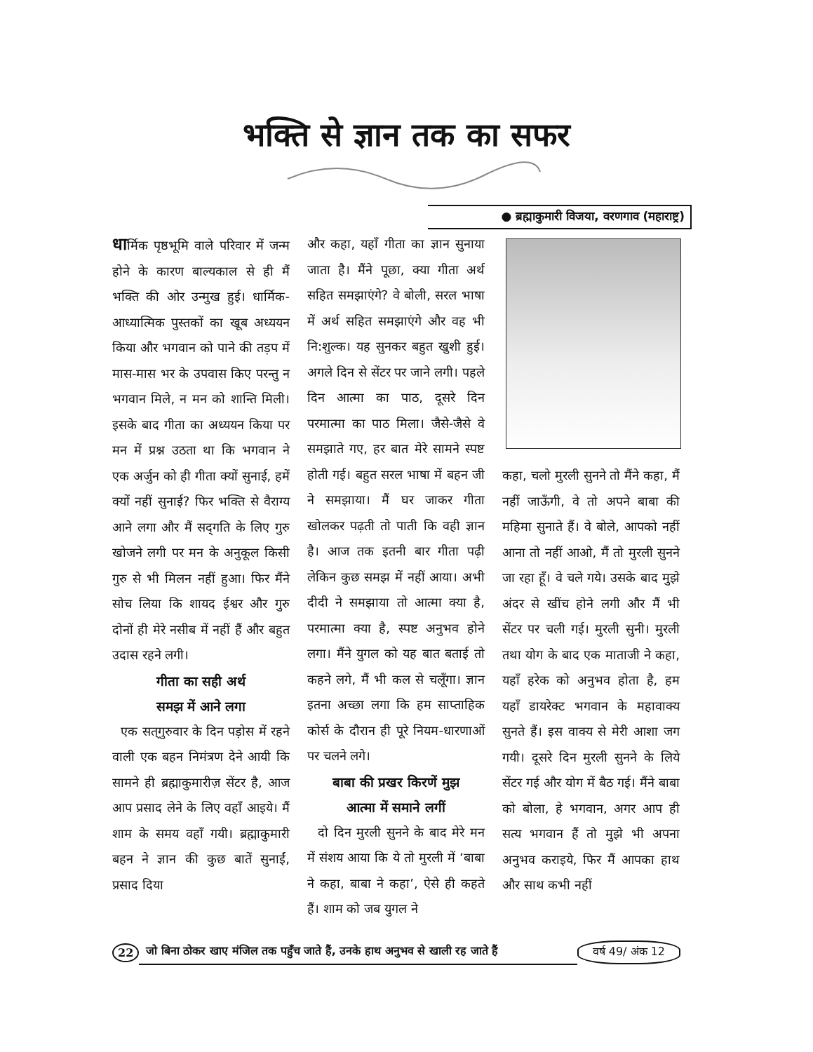भक्ति से ज्ञान तक का सफर
● ब्रह्माकुमारी विजया, वरणगाव (महाराष्ट्र)
धार्मिक पृष्ठभूमि वाले परिवार में जन्म होने के कारण बाल्यकाल से ही मैं भक्ति की ओर उन्मुख हुई। धार्मिक-आध्यात्मिक पुस्तकों का खूब अध्ययन किया और भगवान को पाने की तड़प में मास-मास भर के उपवास किए परन्तु न भगवान मिले, न मन को शान्ति मिली। इसके बाद गीता का अध्ययन किया पर मन में प्रश्न उठता था कि भगवान ने एक अर्जुन को ही गीता क्यों सुनाई, हमें क्यों नहीं सुनाई? फिर भक्ति से वैराग्य आने लगा और मैं सद्‌गति के लिए गुरु खोजने लगी पर मन के अनुकूल किसी गुरु से भी मिलन नहीं हुआ। फिर मैंने सोच लिया कि शायद ईश्वर और गुरु दोनों ही मेरे नसीब में नहीं हैं और बहुत उदास रहने लगी।
गीता का सही अर्थ
समझ में आने लगा
एक सत्‌गुरुवार के दिन पड़ोस में रहने वाली एक बहन निमंत्रण देने आयी कि सामने ही ब्रह्माकुमारीज़ सेंटर है, आज आप प्रसाद लेने के लिए वहाँ आइये। मैं शाम के समय वहाँ गयी। ब्रह्माकुमारी बहन ने ज्ञान की कुछ बातें सुनाईं, प्रसाद दिया
और कहा, यहाँ गीता का ज्ञान सुनाया जाता है। मैंने पूछा, क्या गीता अर्थ सहित समझाएंगे? वे बोली, सरल भाषा में अर्थ सहित समझाएंगे और वह भी नि:शुल्क। यह सुनकर बहुत खुशी हुई। अगले दिन से सेंटर पर जाने लगी। पहले दिन आत्मा का पाठ, दूसरे दिन परमात्मा का पाठ मिला। जैसे-जैसे वे समझाते गए, हर बात मेरे सामने स्पष्ट होती गई। बहुत सरल भाषा में बहन जी ने समझाया। मैं घर जाकर गीता खोलकर पढ़ती तो पाती कि वही ज्ञान है। आज तक इतनी बार गीता पढ़ी लेकिन कुछ समझ में नहीं आया। अभी दीदी ने समझाया तो आत्मा क्या है, परमात्मा क्या है, स्पष्ट अनुभव होने लगा। मैंने युगल को यह बात बताई तो कहने लगे, मैं भी कल से चलूँगा। ज्ञान इतना अच्छा लगा कि हम साप्ताहिक कोर्स के दौरान ही पूरे नियम-धारणाओं पर चलने लगे।
बाबा की प्रखर किरणें मुझ
आत्मा में समाने लगीं
दो दिन मुरली सुनने के बाद मेरे मन में संशय आया कि ये तो मुरली में ‘बाबा ने कहा, बाबा ने कहा’, ऐसे ही कहते हैं। शाम को जब युगल ने
कहा, चलो मुरली सुनने तो मैंने कहा, मैं नहीं जाऊँगी, वे तो अपने बाबा की महिमा सुनाते हैं। वे बोले, आपको नहीं आना तो नहीं आओ, मैं तो मुरली सुनने जा रहा हूँ। वे चले गये। उसके बाद मुझे अंदर से खींच होने लगी और मैं भी सेंटर पर चली गई। मुरली सुनी। मुरली तथा योग के बाद एक माताजी ने कहा, यहाँ हरेक को अनुभव होता है, हम यहाँ डायरेक्ट भगवान के महावाक्य सुनते हैं। इस वाक्य से मेरी आशा जग गयी। दूसरे दिन मुरली सुनने के लिये सेंटर गई और योग में बैठ गई। मैंने बाबा को बोला, हे भगवान, अगर आप ही सत्य भगवान हैं तो मुझे भी अपना अनुभव कराइये, फिर मैं आपका हाथ और साथ कभी नहीं
22 जो बिना ठोकर खाए मंजिल तक पहुँच जाते हैं, उनके हाथ अनुभव से खाली रह जाते हैं वर्ष 49/ अंक 12